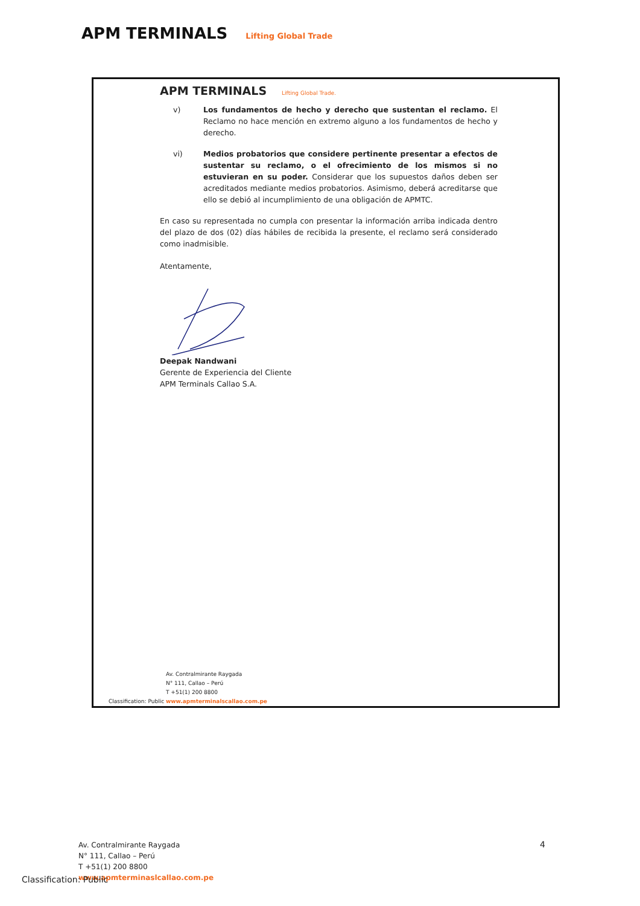APM TERMINALS Lifting Global Trade
APM TERMINALS Lifting Global Trade.
v) Los fundamentos de hecho y derecho que sustentan el reclamo. El Reclamo no hace mención en extremo alguno a los fundamentos de hecho y derecho.
vi) Medios probatorios que considere pertinente presentar a efectos de sustentar su reclamo, o el ofrecimiento de los mismos si no estuvieran en su poder. Considerar que los supuestos daños deben ser acreditados mediante medios probatorios. Asimismo, deberá acreditarse que ello se debió al incumplimiento de una obligación de APMTC.
En caso su representada no cumpla con presentar la información arriba indicada dentro del plazo de dos (02) días hábiles de recibida la presente, el reclamo será considerado como inadmisible.
Atentamente,
Deepak Nandwani
Gerente de Experiencia del Cliente
APM Terminals Callao S.A.
Av. Contralmirante Raygada
N° 111, Callao – Perú
T +51(1) 200 8800
Classification: Public www.apmterminalscallao.com.pe
4
Av. Contralmirante Raygada
N° 111, Callao – Perú
T +51(1) 200 8800
www.apmterminaslcallao.com.pe
Classification: Public